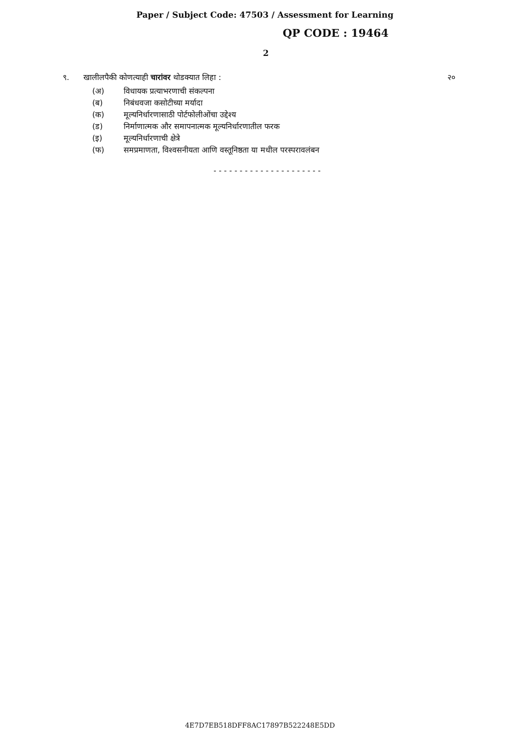Paper / Subject Code: 47503 / Assessment for Learning
QP CODE : 19464
2
९. खालीलपैकी कोणत्याही चारांवर थोडक्यात लिहा :
२०
(अ) विधायक प्रत्याभरणाची संकल्पना
(ब) निबंधवजा कसोटीच्या मर्यादा
(क) मूल्यनिर्धारणासाठी पोर्टफोलीओंचा उद्देश्य
(ड) निर्माणात्मक और समापनात्मक मूल्यनिर्धारणातील फरक
(इ) मूल्यनिर्धारणाची क्षेत्रे
(फ) समप्रमाणता, विश्‍वसनीयता आणि वस्तूनिष्ठता या मधील परस्परावलंबन
---------------------
4E7D7EB518DFF8AC17897B522248E5DD